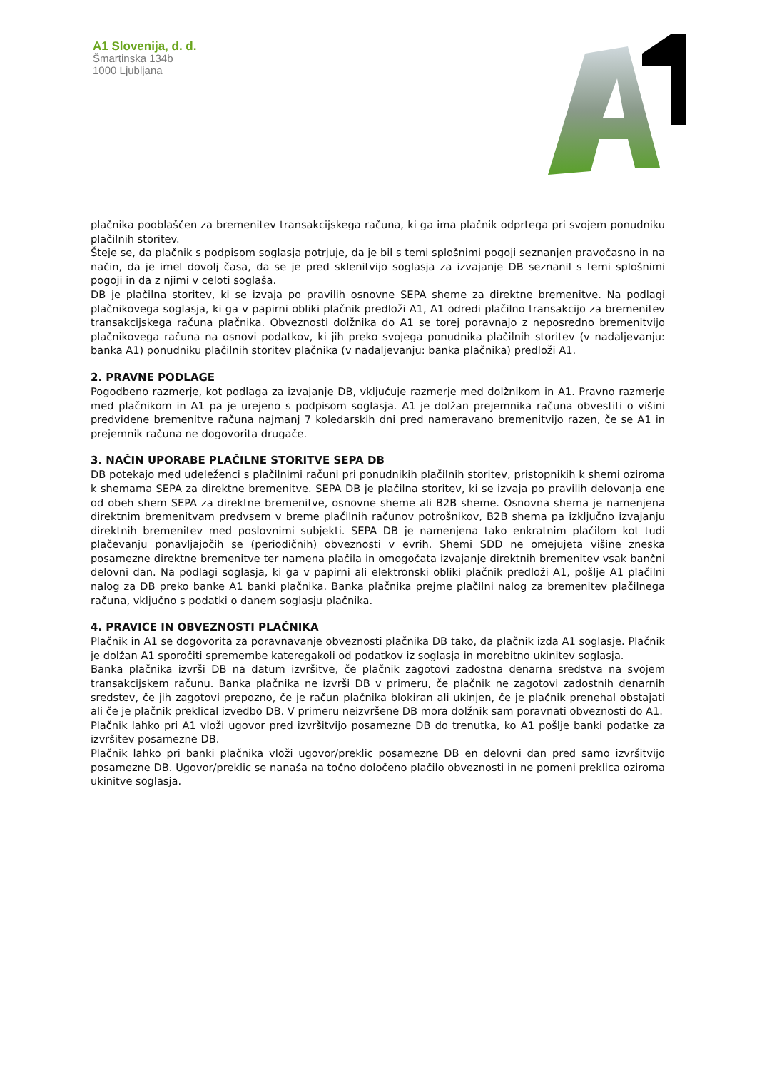A1 Slovenija, d. d.
Šmartinska 134b
1000 Ljubljana
plačnika pooblaščen za bremenitev transakcijskega računa, ki ga ima plačnik odprtega pri svojem ponudniku plačilnih storitev.
Šteje se, da plačnik s podpisom soglasja potrjuje, da je bil s temi splošnimi pogoji seznanjen pravočasno in na način, da je imel dovolj časa, da se je pred sklenitvijo soglasja za izvajanje DB seznanil s temi splošnimi pogoji in da z njimi v celoti soglaša.
DB je plačilna storitev, ki se izvaja po pravilih osnovne SEPA sheme za direktne bremenitve. Na podlagi plačnikovega soglasja, ki ga v papirni obliki plačnik predloži A1, A1 odredi plačilno transakcijo za bremenitev transakcijskega računa plačnika. Obveznosti dolžnika do A1 se torej poravnajo z neposredno bremenitvijo plačnikovega računa na osnovi podatkov, ki jih preko svojega ponudnika plačilnih storitev (v nadaljevanju: banka A1) ponudniku plačilnih storitev plačnika (v nadaljevanju: banka plačnika) predloži A1.
2. PRAVNE PODLAGE
Pogodbeno razmerje, kot podlaga za izvajanje DB, vključuje razmerje med dolžnikom in A1. Pravno razmerje med plačnikom in A1 pa je urejeno s podpisom soglasja. A1 je dolžan prejemnika računa obvestiti o višini predvidene bremenitve računa najmanj 7 koledarskih dni pred nameravano bremenitvijo razen, če se A1 in prejemnik računa ne dogovorita drugače.
3. NAČIN UPORABE PLAČILNE STORITVE SEPA DB
DB potekajo med udeleženci s plačilnimi računi pri ponudnikih plačilnih storitev, pristopnikih k shemi oziroma k shemama SEPA za direktne bremenitve. SEPA DB je plačilna storitev, ki se izvaja po pravilih delovanja ene od obeh shem SEPA za direktne bremenitve, osnovne sheme ali B2B sheme. Osnovna shema je namenjena direktnim bremenitvam predvsem v breme plačilnih računov potrošnikov, B2B shema pa izključno izvajanju direktnih bremenitev med poslovnimi subjekti. SEPA DB je namenjena tako enkratnim plačilom kot tudi plačevanju ponavljajočih se (periodičnih) obveznosti v evrih. Shemi SDD ne omejujeta višine zneska posamezne direktne bremenitve ter namena plačila in omogočata izvajanje direktnih bremenitev vsak bančni delovni dan. Na podlagi soglasja, ki ga v papirni ali elektronski obliki plačnik predloži A1, pošlje A1 plačilni nalog za DB preko banke A1 banki plačnika. Banka plačnika prejme plačilni nalog za bremenitev plačilnega računa, vključno s podatki o danem soglasju plačnika.
4. PRAVICE IN OBVEZNOSTI PLAČNIKA
Plačnik in A1 se dogovorita za poravnavanje obveznosti plačnika DB tako, da plačnik izda A1 soglasje. Plačnik je dolžan A1 sporočiti spremembe kateregakoli od podatkov iz soglasja in morebitno ukinitev soglasja.
Banka plačnika izvrši DB na datum izvršitve, če plačnik zagotovi zadostna denarna sredstva na svojem transakcijskem računu. Banka plačnika ne izvrši DB v primeru, če plačnik ne zagotovi zadostnih denarnih sredstev, če jih zagotovi prepozno, če je račun plačnika blokiran ali ukinjen, če je plačnik prenehal obstajati ali če je plačnik preklical izvedbo DB. V primeru neizvršene DB mora dolžnik sam poravnati obveznosti do A1.
Plačnik lahko pri A1 vloži ugovor pred izvršitvijo posamezne DB do trenutka, ko A1 pošlje banki podatke za izvršitev posamezne DB.
Plačnik lahko pri banki plačnika vloži ugovor/preklic posamezne DB en delovni dan pred samo izvršitvijo posamezne DB. Ugovor/preklic se nanaša na točno določeno plačilo obveznosti in ne pomeni preklica oziroma ukinitve soglasja.